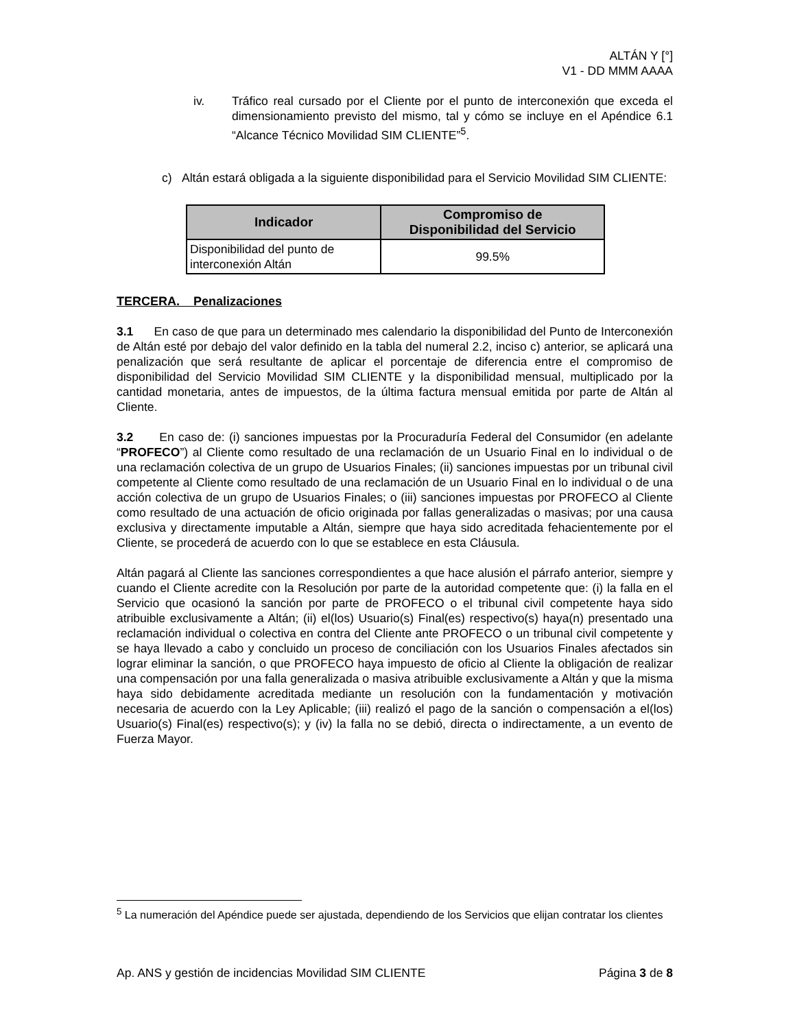ALTÁN Y [°]
V1 - DD MMM AAAA
iv. Tráfico real cursado por el Cliente por el punto de interconexión que exceda el dimensionamiento previsto del mismo, tal y cómo se incluye en el Apéndice 6.1 “Alcance Técnico Movilidad SIM CLIENTE”<sup>5</sup>.
c) Altán estará obligada a la siguiente disponibilidad para el Servicio Movilidad SIM CLIENTE:
| Indicador | Compromiso de Disponibilidad del Servicio |
| --- | --- |
| Disponibilidad del punto de interconexión Altán | 99.5% |
TERCERA. Penalizaciones
3.1 En caso de que para un determinado mes calendario la disponibilidad del Punto de Interconexión de Altán esté por debajo del valor definido en la tabla del numeral 2.2, inciso c) anterior, se aplicará una penalización que será resultante de aplicar el porcentaje de diferencia entre el compromiso de disponibilidad del Servicio Movilidad SIM CLIENTE y la disponibilidad mensual, multiplicado por la cantidad monetaria, antes de impuestos, de la última factura mensual emitida por parte de Altán al Cliente.
3.2 En caso de: (i) sanciones impuestas por la Procuraduría Federal del Consumidor (en adelante “PROFECO”) al Cliente como resultado de una reclamación de un Usuario Final en lo individual o de una reclamación colectiva de un grupo de Usuarios Finales; (ii) sanciones impuestas por un tribunal civil competente al Cliente como resultado de una reclamación de un Usuario Final en lo individual o de una acción colectiva de un grupo de Usuarios Finales; o (iii) sanciones impuestas por PROFECO al Cliente como resultado de una actuación de oficio originada por fallas generalizadas o masivas; por una causa exclusiva y directamente imputable a Altán, siempre que haya sido acreditada fehacientemente por el Cliente, se procederá de acuerdo con lo que se establece en esta Cláusula.
Altán pagará al Cliente las sanciones correspondientes a que hace alusión el párrafo anterior, siempre y cuando el Cliente acredite con la Resolución por parte de la autoridad competente que: (i) la falla en el Servicio que ocasionó la sanción por parte de PROFECO o el tribunal civil competente haya sido atribuible exclusivamente a Altán; (ii) el(los) Usuario(s) Final(es) respectivo(s) haya(n) presentado una reclamación individual o colectiva en contra del Cliente ante PROFECO o un tribunal civil competente y se haya llevado a cabo y concluido un proceso de conciliación con los Usuarios Finales afectados sin lograr eliminar la sanción, o que PROFECO haya impuesto de oficio al Cliente la obligación de realizar una compensación por una falla generalizada o masiva atribuible exclusivamente a Altán y que la misma haya sido debidamente acreditada mediante un resolución con la fundamentación y motivación necesaria de acuerdo con la Ley Aplicable; (iii) realizó el pago de la sanción o compensación a el(los) Usuario(s) Final(es) respectivo(s); y (iv) la falla no se debió, directa o indirectamente, a un evento de Fuerza Mayor.
<sup>5</sup> La numeración del Apéndice puede ser ajustada, dependiendo de los Servicios que elijan contratar los clientes
Ap. ANS y gestión de incidencias Movilidad SIM CLIENTE Página 3 de 8